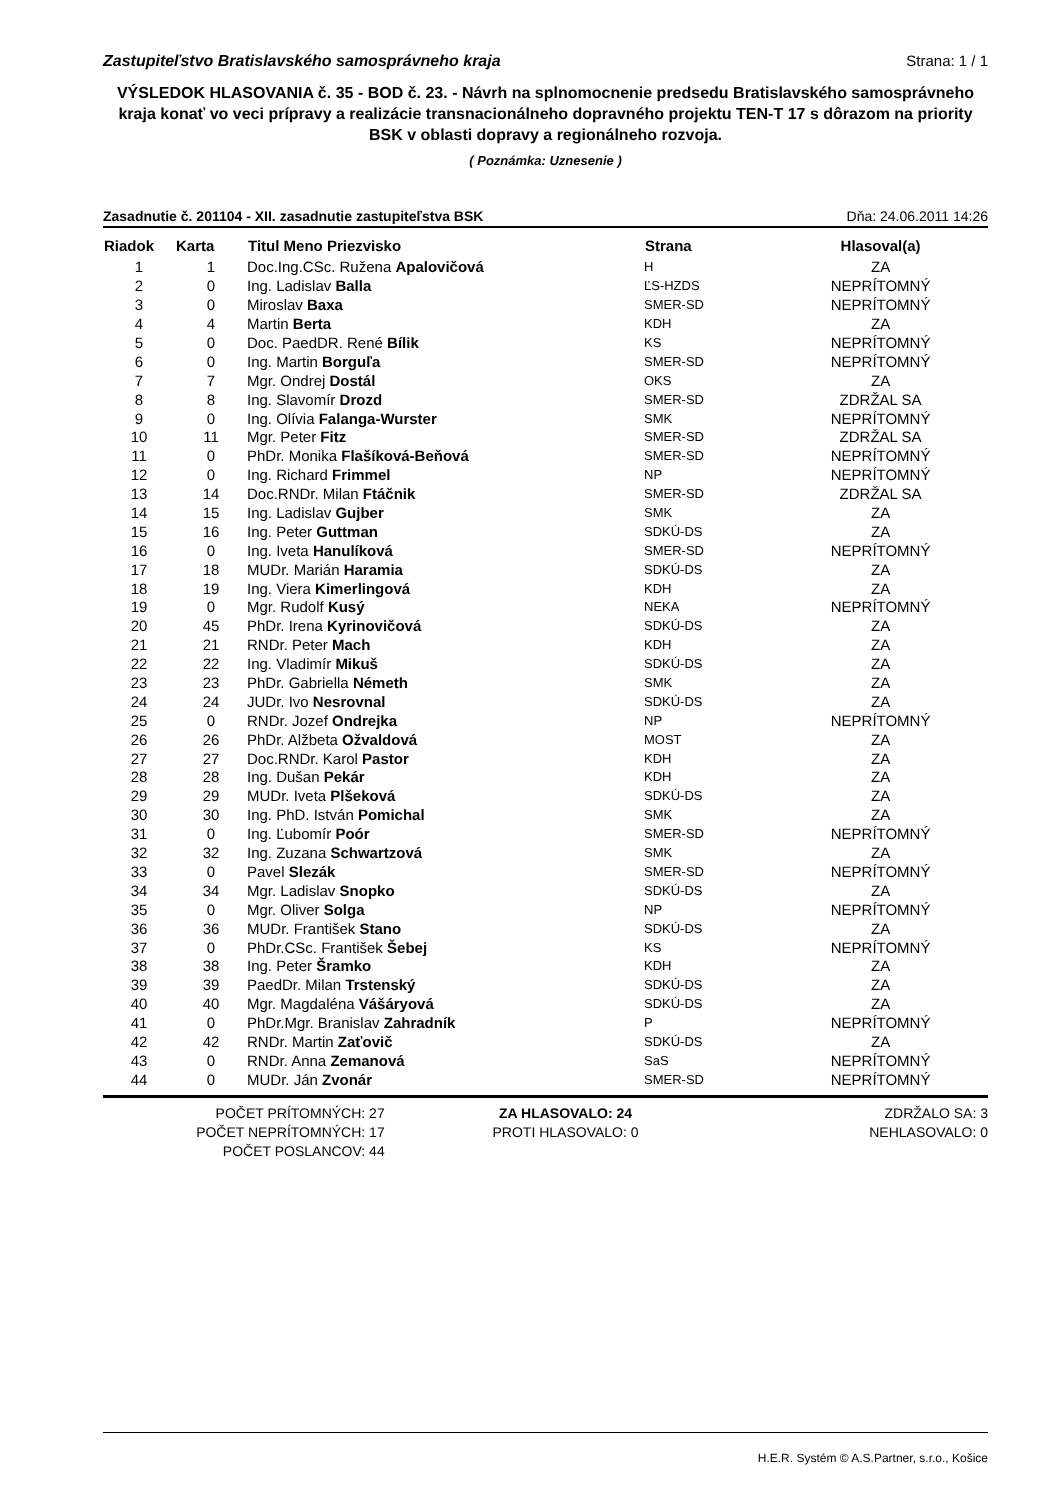Zastupiteľstvo Bratislavského samosprávneho kraja Strana: 1 / 1
VÝSLEDOK HLASOVANIA č. 35 - BOD č. 23. - Návrh na splnomocnenie predsedu Bratislavského samosprávneho kraja konať vo veci prípravy a realizácie transnacionálneho dopravného projektu TEN-T 17 s dôrazom na priority BSK v oblasti dopravy a regionálneho rozvoja.
( Poznámka: Uznesenie )
Zasadnutie č. 201104 - XII. zasadnutie zastupiteľstva BSK Dňa: 24.06.2011 14:26
| Riadok | Karta | Titul Meno Priezvisko | Strana | Hlasoval(a) |
| --- | --- | --- | --- | --- |
| 1 | 1 | Doc.Ing.CSc. Ružena Apalovičová | H | ZA |
| 2 | 0 | Ing. Ladislav Balla | ĽS-HZDS | NEPRÍTOMNÝ |
| 3 | 0 | Miroslav Baxa | SMER-SD | NEPRÍTOMNÝ |
| 4 | 4 | Martin Berta | KDH | ZA |
| 5 | 0 | Doc. PaedDR. René Bílik | KS | NEPRÍTOMNÝ |
| 6 | 0 | Ing. Martin Borguľa | SMER-SD | NEPRÍTOMNÝ |
| 7 | 7 | Mgr. Ondrej Dostál | OKS | ZA |
| 8 | 8 | Ing. Slavomír Drozd | SMER-SD | ZDRŽAL SA |
| 9 | 0 | Ing. Olívia Falanga-Wurster | SMK | NEPRÍTOMNÝ |
| 10 | 11 | Mgr. Peter Fitz | SMER-SD | ZDRŽAL SA |
| 11 | 0 | PhDr. Monika Flašíková-Beňová | SMER-SD | NEPRÍTOMNÝ |
| 12 | 0 | Ing. Richard Frimmel | NP | NEPRÍTOMNÝ |
| 13 | 14 | Doc.RNDr. Milan Ftáčnik | SMER-SD | ZDRŽAL SA |
| 14 | 15 | Ing. Ladislav Gujber | SMK | ZA |
| 15 | 16 | Ing. Peter Guttman | SDKÚ-DS | ZA |
| 16 | 0 | Ing. Iveta Hanulíková | SMER-SD | NEPRÍTOMNÝ |
| 17 | 18 | MUDr. Marián Haramia | SDKÚ-DS | ZA |
| 18 | 19 | Ing. Viera Kimerlingová | KDH | ZA |
| 19 | 0 | Mgr. Rudolf Kusý | NEKA | NEPRÍTOMNÝ |
| 20 | 45 | PhDr. Irena Kyrinovičová | SDKÚ-DS | ZA |
| 21 | 21 | RNDr. Peter Mach | KDH | ZA |
| 22 | 22 | Ing. Vladimír Mikuš | SDKÚ-DS | ZA |
| 23 | 23 | PhDr. Gabriella Németh | SMK | ZA |
| 24 | 24 | JUDr. Ivo Nesrovnal | SDKÚ-DS | ZA |
| 25 | 0 | RNDr. Jozef Ondrejka | NP | NEPRÍTOMNÝ |
| 26 | 26 | PhDr. Alžbeta Ožvaldová | MOST | ZA |
| 27 | 27 | Doc.RNDr. Karol Pastor | KDH | ZA |
| 28 | 28 | Ing. Dušan Pekár | KDH | ZA |
| 29 | 29 | MUDr. Iveta Plšeková | SDKÚ-DS | ZA |
| 30 | 30 | Ing. PhD. István Pomichal | SMK | ZA |
| 31 | 0 | Ing. Ľubomír Poór | SMER-SD | NEPRÍTOMNÝ |
| 32 | 32 | Ing. Zuzana Schwartzová | SMK | ZA |
| 33 | 0 | Pavel Slezák | SMER-SD | NEPRÍTOMNÝ |
| 34 | 34 | Mgr. Ladislav Snopko | SDKÚ-DS | ZA |
| 35 | 0 | Mgr. Oliver Solga | NP | NEPRÍTOMNÝ |
| 36 | 36 | MUDr. František Stano | SDKÚ-DS | ZA |
| 37 | 0 | PhDr.CSc. František Šebej | KS | NEPRÍTOMNÝ |
| 38 | 38 | Ing. Peter Šramko | KDH | ZA |
| 39 | 39 | PaedDr. Milan Trstenský | SDKÚ-DS | ZA |
| 40 | 40 | Mgr. Magdaléna Vášáryová | SDKÚ-DS | ZA |
| 41 | 0 | PhDr.Mgr. Branislav Zahradník | P | NEPRÍTOMNÝ |
| 42 | 42 | RNDr. Martin Zaťovič | SDKÚ-DS | ZA |
| 43 | 0 | RNDr. Anna Zemanová | SaS | NEPRÍTOMNÝ |
| 44 | 0 | MUDr. Ján Zvonár | SMER-SD | NEPRÍTOMNÝ |
POČET PRÍTOMNÝCH: 27
POČET NEPRÍTOMNÝCH: 17
POČET POSLANCOV: 44
ZA HLASOVALO: 24
PROTI HLASOVALO: 0
ZDRŽALO SA: 3
NEHLASOVALO: 0
H.E.R. Systém © A.S.Partner, s.r.o., Košice